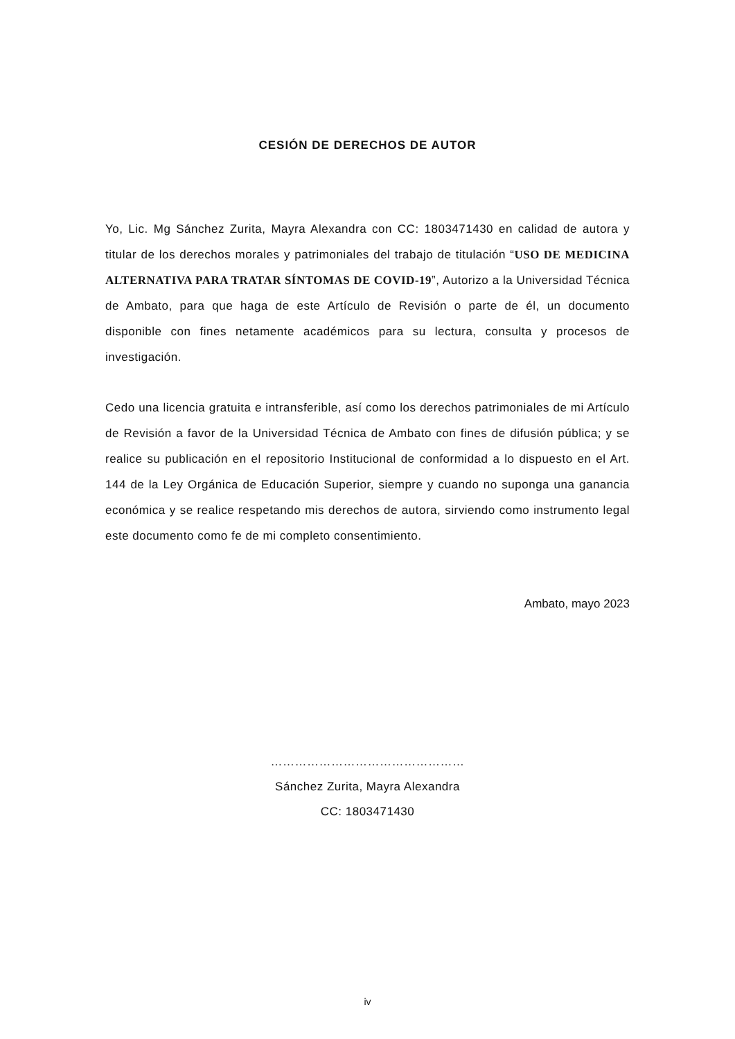CESIÓN DE DERECHOS DE AUTOR
Yo, Lic. Mg Sánchez Zurita, Mayra Alexandra con CC: 1803471430 en calidad de autora y titular de los derechos morales y patrimoniales del trabajo de titulación “USO DE MEDICINA ALTERNATIVA PARA TRATAR SÍNTOMAS DE COVID-19”, Autorizo a la Universidad Técnica de Ambato, para que haga de este Artículo de Revisión o parte de él, un documento disponible con fines netamente académicos para su lectura, consulta y procesos de investigación.
Cedo una licencia gratuita e intransferible, así como los derechos patrimoniales de mi Artículo de Revisión a favor de la Universidad Técnica de Ambato con fines de difusión pública; y se realice su publicación en el repositorio Institucional de conformidad a lo dispuesto en el Art. 144 de la Ley Orgánica de Educación Superior, siempre y cuando no suponga una ganancia económica y se realice respetando mis derechos de autora, sirviendo como instrumento legal este documento como fe de mi completo consentimiento.
Ambato, mayo 2023
…………………………………………
Sánchez Zurita, Mayra Alexandra
CC: 1803471430
iv